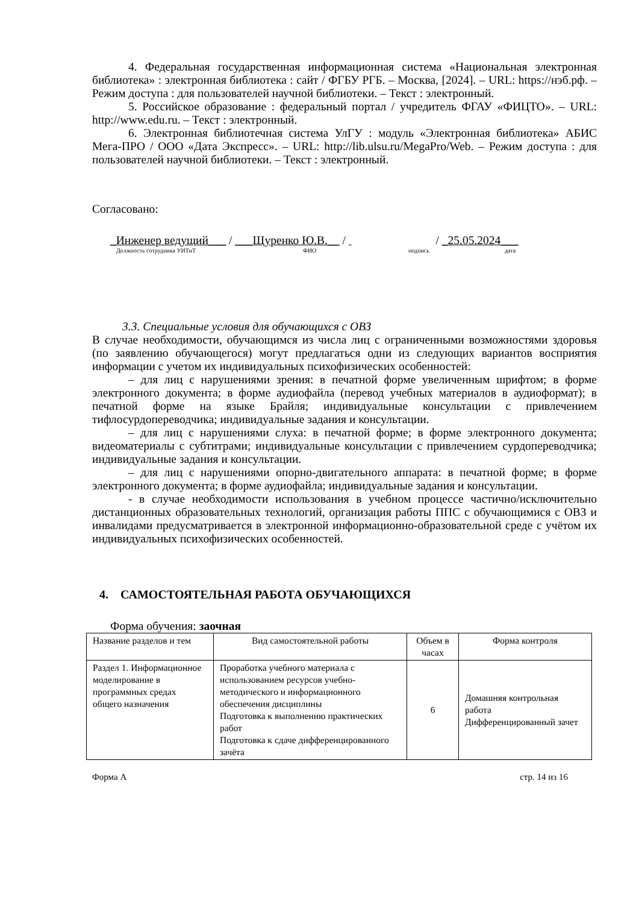4. Федеральная государственная информационная система «Национальная электронная библиотека» : электронная библиотека : сайт / ФГБУ РГБ. – Москва, [2024]. – URL: https://нэб.рф. – Режим доступа : для пользователей научной библиотеки. – Текст : электронный.
5. Российское образование : федеральный портал / учредитель ФГАУ «ФИЦТО». – URL: http://www.edu.ru. – Текст : электронный.
6. Электронная библиотечная система УлГУ : модуль «Электронная библиотека» АБИС Мега-ПРО / ООО «Дата Экспресс». – URL: http://lib.ulsu.ru/MegaPro/Web. – Режим доступа : для пользователей научной библиотеки. – Текст : электронный.
Согласовано:
_Инженер ведущий___ / ___Щуренко Ю.В.__ / / _25.05.2024___
Должность сотрудника УИТиТ ФИО подпись дата
3.3. Специальные условия для обучающихся с ОВЗ
В случае необходимости, обучающимся из числа лиц с ограниченными возможностями здоровья (по заявлению обучающегося) могут предлагаться одни из следующих вариантов восприятия информации с учетом их индивидуальных психофизических особенностей:
– для лиц с нарушениями зрения: в печатной форме увеличенным шрифтом; в форме электронного документа; в форме аудиофайла (перевод учебных материалов в аудиоформат); в печатной форме на языке Брайля; индивидуальные консультации с привлечением тифлосурдопереводчика; индивидуальные задания и консультации.
– для лиц с нарушениями слуха: в печатной форме; в форме электронного документа; видеоматериалы с субтитрами; индивидуальные консультации с привлечением сурдопереводчика; индивидуальные задания и консультации.
– для лиц с нарушениями опорно-двигательного аппарата: в печатной форме; в форме электронного документа; в форме аудиофайла; индивидуальные задания и консультации.
- в случае необходимости использования в учебном процессе частично/исключительно дистанционных образовательных технологий, организация работы ППС с обучающимися с ОВЗ и инвалидами предусматривается в электронной информационно-образовательной среде с учётом их индивидуальных психофизических особенностей.
4. САМОСТОЯТЕЛЬНАЯ РАБОТА ОБУЧАЮЩИХСЯ
Форма обучения: заочная
| Название разделов и тем | Вид самостоятельной работы | Объем в часах | Форма контроля |
| --- | --- | --- | --- |
| Раздел 1. Информационное моделирование в программных средах общего назначения | Проработка учебного материала с использованием ресурсов учебно-методического и информационного обеспечения дисциплины Подготовка к выполнению практических работ Подготовка к сдаче дифференцированного зачёта | 6 | Домашняя контрольная работа Дифференцированный зачет |
Форма А стр. 14 из 16